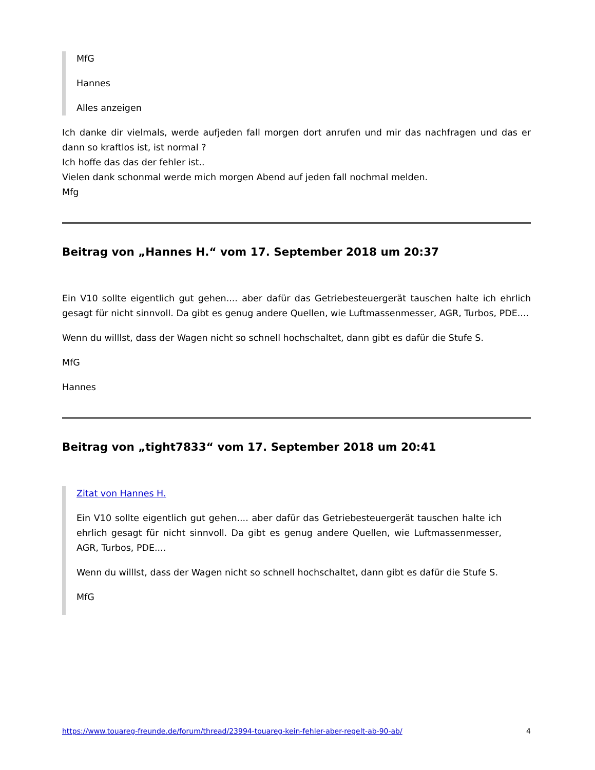MfG
Hannes
Alles anzeigen
Ich danke dir vielmals, werde aufjeden fall morgen dort anrufen und mir das nachfragen und das er dann so kraftlos ist, ist normal ?
Ich hoffe das das der fehler ist..
Vielen dank schonmal werde mich morgen Abend auf jeden fall nochmal melden.
Mfg
Beitrag von „Hannes H.“ vom 17. September 2018 um 20:37
Ein V10 sollte eigentlich gut gehen.... aber dafür das Getriebesteuergerät tauschen halte ich ehrlich gesagt für nicht sinnvoll. Da gibt es genug andere Quellen, wie Luftmassenmesser, AGR, Turbos, PDE....
Wenn du willlst, dass der Wagen nicht so schnell hochschaltet, dann gibt es dafür die Stufe S.
MfG
Hannes
Beitrag von „tight7833“ vom 17. September 2018 um 20:41
Zitat von Hannes H.
Ein V10 sollte eigentlich gut gehen.... aber dafür das Getriebesteuergerät tauschen halte ich ehrlich gesagt für nicht sinnvoll. Da gibt es genug andere Quellen, wie Luftmassenmesser, AGR, Turbos, PDE....
Wenn du willlst, dass der Wagen nicht so schnell hochschaltet, dann gibt es dafür die Stufe S.
MfG
https://www.touareg-freunde.de/forum/thread/23994-touareg-kein-fehler-aber-regelt-ab-90-ab/ 4